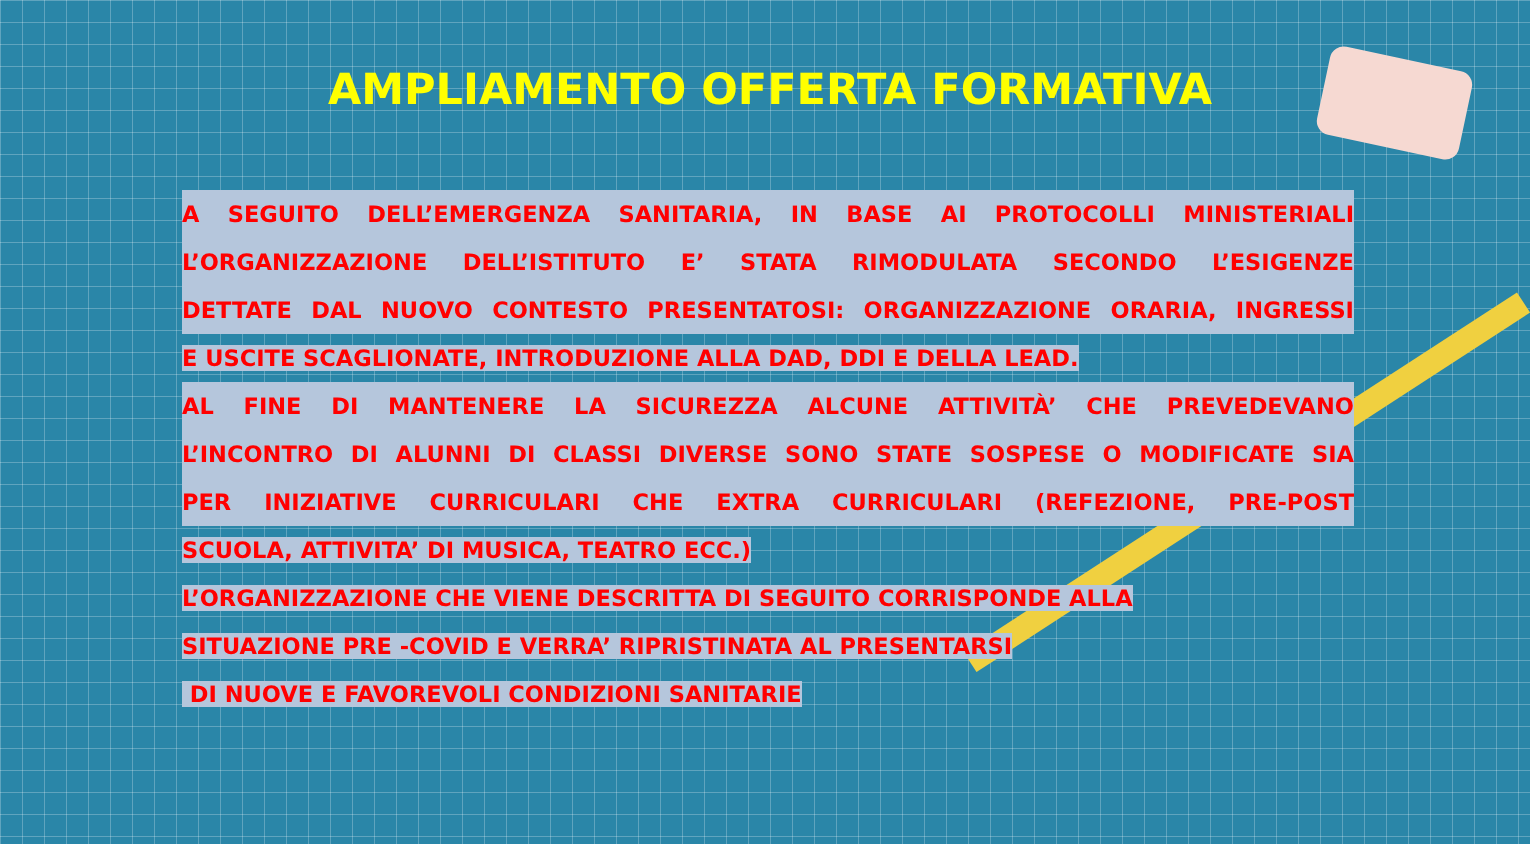AMPLIAMENTO OFFERTA FORMATIVA
A SEGUITO DELL’EMERGENZA SANITARIA, IN BASE AI PROTOCOLLI MINISTERIALI
L’ORGANIZZAZIONE DELL’ISTITUTO E’ STATA RIMODULATA SECONDO L’ESIGENZE
DETTATE DAL NUOVO CONTESTO PRESENTATOSI: ORGANIZZAZIONE ORARIA, INGRESSI
E USCITE SCAGLIONATE, INTRODUZIONE ALLA DAD, DDI E DELLA LEAD.
AL FINE DI MANTENERE LA SICUREZZA ALCUNE ATTIVITÀ’ CHE PREVEDEVANO
L’INCONTRO DI ALUNNI DI CLASSI DIVERSE SONO STATE SOSPESE O MODIFICATE SIA
PER INIZIATIVE CURRICULARI CHE EXTRA CURRICULARI (REFEZIONE, PRE-POST
SCUOLA, ATTIVITA’ DI MUSICA, TEATRO ECC.)
L’ORGANIZZAZIONE CHE VIENE DESCRITTA DI SEGUITO CORRISPONDE ALLA
SITUAZIONE PRE -COVID E VERRA’ RIPRISTINATA AL PRESENTARSI
DI NUOVE E FAVOREVOLI CONDIZIONI SANITARIE